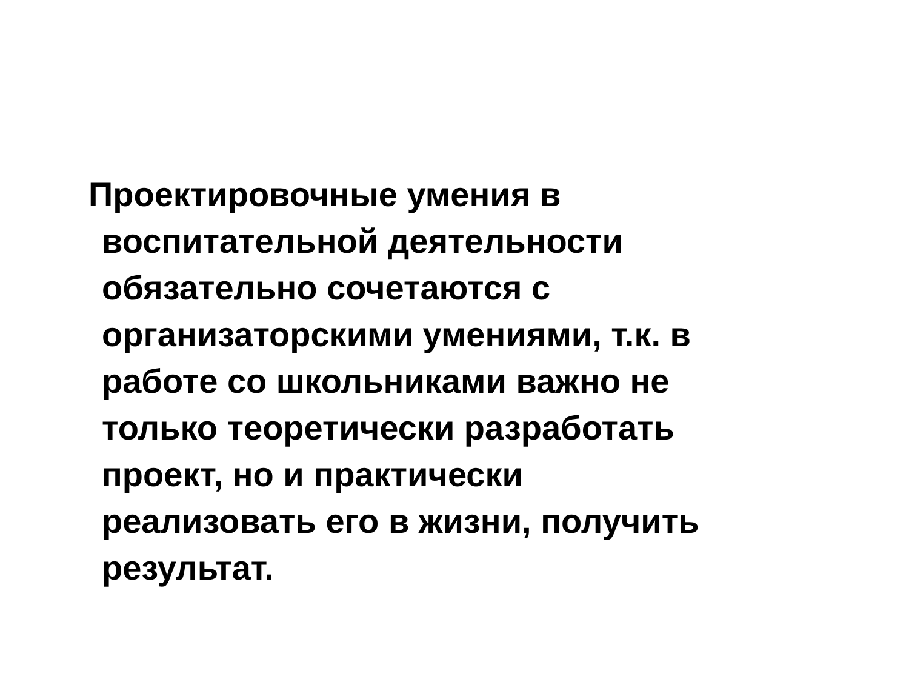Проектировочные умения в
воспитательной деятельности
обязательно сочетаются с
организаторскими умениями, т.к. в
работе со школьниками важно не
только теоретически разработать
проект, но и практически
реализовать его в жизни, получить
результат.